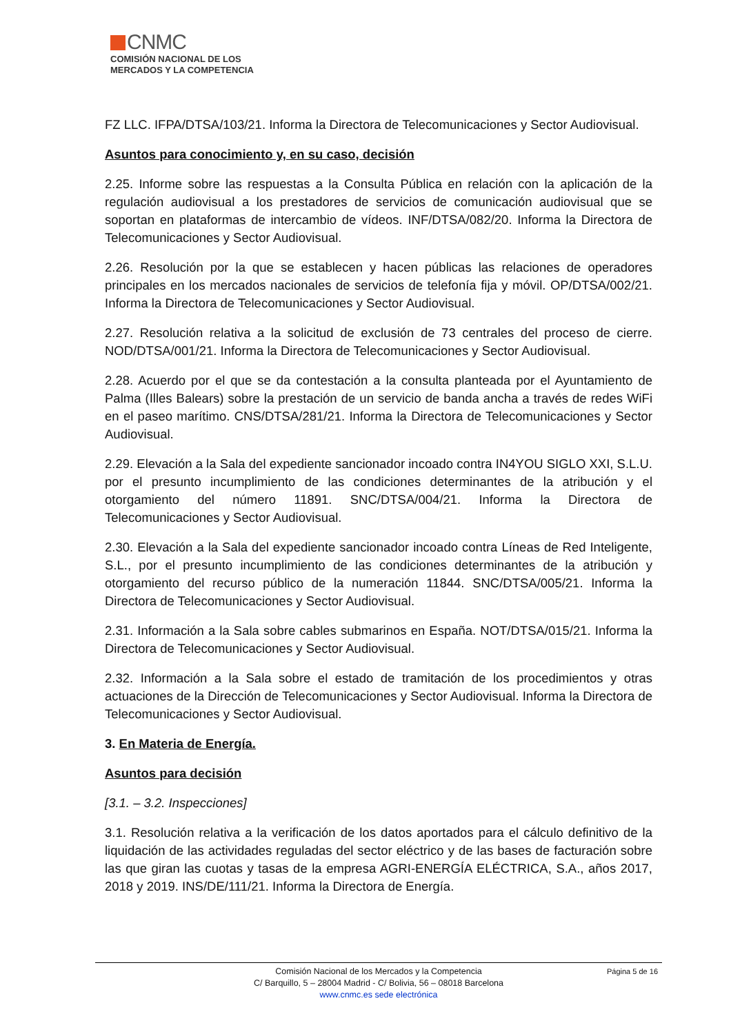CNMC
COMISIÓN NACIONAL DE LOS
MERCADOS Y LA COMPETENCIA
FZ LLC. IFPA/DTSA/103/21. Informa la Directora de Telecomunicaciones y Sector Audiovisual.
Asuntos para conocimiento y, en su caso, decisión
2.25. Informe sobre las respuestas a la Consulta Pública en relación con la aplicación de la regulación audiovisual a los prestadores de servicios de comunicación audiovisual que se soportan en plataformas de intercambio de vídeos. INF/DTSA/082/20. Informa la Directora de Telecomunicaciones y Sector Audiovisual.
2.26. Resolución por la que se establecen y hacen públicas las relaciones de operadores principales en los mercados nacionales de servicios de telefonía fija y móvil. OP/DTSA/002/21. Informa la Directora de Telecomunicaciones y Sector Audiovisual.
2.27. Resolución relativa a la solicitud de exclusión de 73 centrales del proceso de cierre. NOD/DTSA/001/21. Informa la Directora de Telecomunicaciones y Sector Audiovisual.
2.28. Acuerdo por el que se da contestación a la consulta planteada por el Ayuntamiento de Palma (Illes Balears) sobre la prestación de un servicio de banda ancha a través de redes WiFi en el paseo marítimo. CNS/DTSA/281/21. Informa la Directora de Telecomunicaciones y Sector Audiovisual.
2.29. Elevación a la Sala del expediente sancionador incoado contra IN4YOU SIGLO XXI, S.L.U. por el presunto incumplimiento de las condiciones determinantes de la atribución y el otorgamiento del número 11891. SNC/DTSA/004/21. Informa la Directora de Telecomunicaciones y Sector Audiovisual.
2.30. Elevación a la Sala del expediente sancionador incoado contra Líneas de Red Inteligente, S.L., por el presunto incumplimiento de las condiciones determinantes de la atribución y otorgamiento del recurso público de la numeración 11844. SNC/DTSA/005/21. Informa la Directora de Telecomunicaciones y Sector Audiovisual.
2.31. Información a la Sala sobre cables submarinos en España. NOT/DTSA/015/21. Informa la Directora de Telecomunicaciones y Sector Audiovisual.
2.32. Información a la Sala sobre el estado de tramitación de los procedimientos y otras actuaciones de la Dirección de Telecomunicaciones y Sector Audiovisual. Informa la Directora de Telecomunicaciones y Sector Audiovisual.
3. En Materia de Energía.
Asuntos para decisión
[3.1. – 3.2. Inspecciones]
3.1. Resolución relativa a la verificación de los datos aportados para el cálculo definitivo de la liquidación de las actividades reguladas del sector eléctrico y de las bases de facturación sobre las que giran las cuotas y tasas de la empresa AGRI-ENERGÍA ELÉCTRICA, S.A., años 2017, 2018 y 2019. INS/DE/111/21. Informa la Directora de Energía.
Página 5 de 16
Comisión Nacional de los Mercados y la Competencia
C/ Barquillo, 5 – 28004 Madrid - C/ Bolivia, 56 – 08018 Barcelona
www.cnmc.es sede electrónica